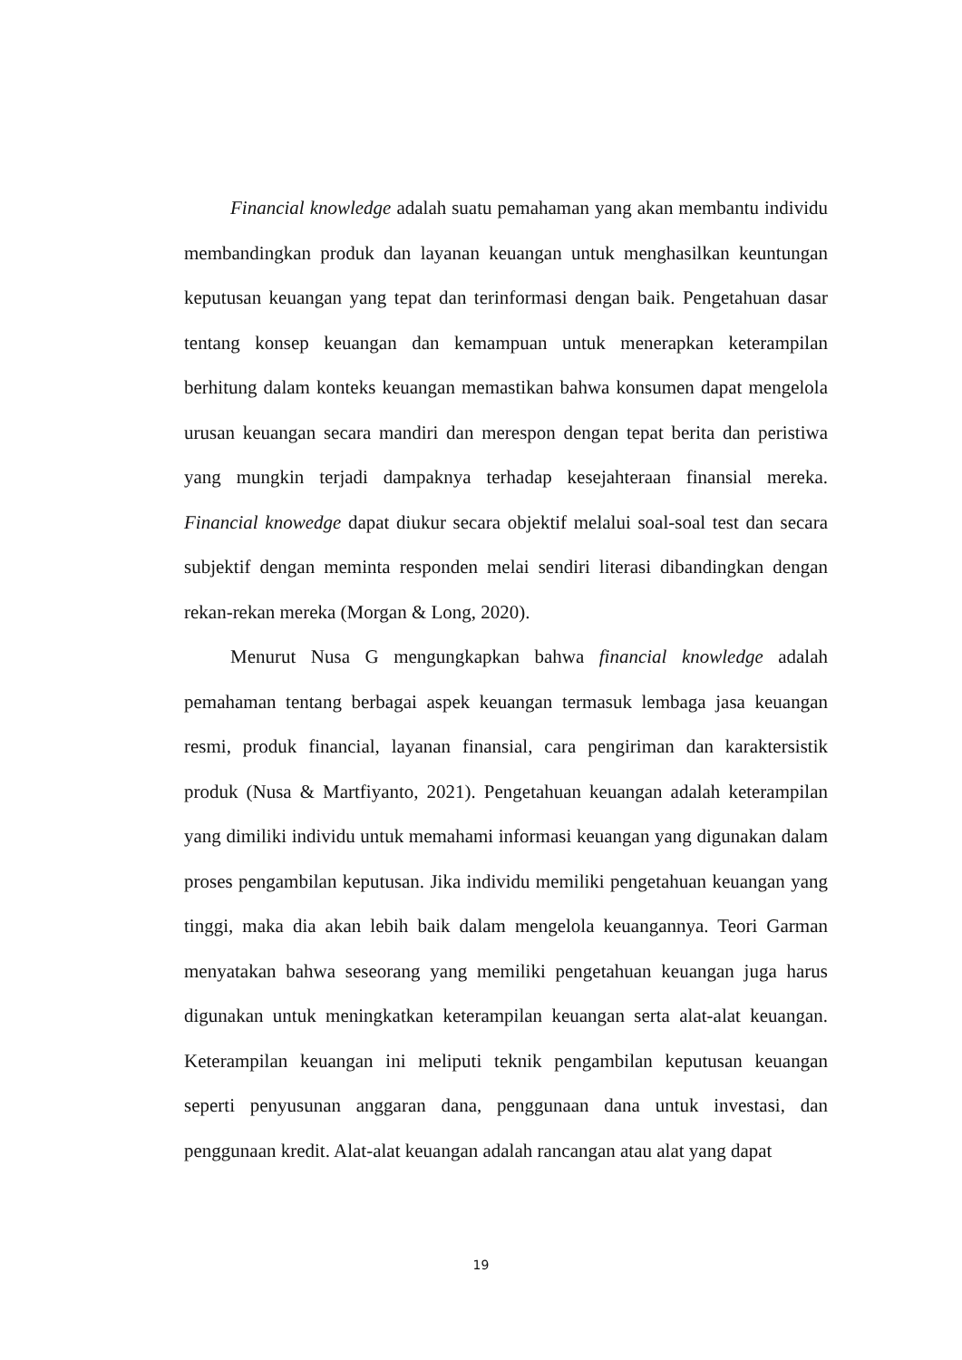Financial knowledge adalah suatu pemahaman yang akan membantu individu membandingkan produk dan layanan keuangan untuk menghasilkan keuntungan keputusan keuangan yang tepat dan terinformasi dengan baik. Pengetahuan dasar tentang konsep keuangan dan kemampuan untuk menerapkan keterampilan berhitung dalam konteks keuangan memastikan bahwa konsumen dapat mengelola urusan keuangan secara mandiri dan merespon dengan tepat berita dan peristiwa yang mungkin terjadi dampaknya terhadap kesejahteraan finansial mereka. Financial knowedge dapat diukur secara objektif melalui soal-soal test dan secara subjektif dengan meminta responden melai sendiri literasi dibandingkan dengan rekan-rekan mereka (Morgan & Long, 2020).
Menurut Nusa G mengungkapkan bahwa financial knowledge adalah pemahaman tentang berbagai aspek keuangan termasuk lembaga jasa keuangan resmi, produk financial, layanan finansial, cara pengiriman dan karaktersistik produk (Nusa & Martfiyanto, 2021). Pengetahuan keuangan adalah keterampilan yang dimiliki individu untuk memahami informasi keuangan yang digunakan dalam proses pengambilan keputusan. Jika individu memiliki pengetahuan keuangan yang tinggi, maka dia akan lebih baik dalam mengelola keuangannya. Teori Garman menyatakan bahwa seseorang yang memiliki pengetahuan keuangan juga harus digunakan untuk meningkatkan keterampilan keuangan serta alat-alat keuangan. Keterampilan keuangan ini meliputi teknik pengambilan keputusan keuangan seperti penyusunan anggaran dana, penggunaan dana untuk investasi, dan penggunaan kredit. Alat-alat keuangan adalah rancangan atau alat yang dapat
19